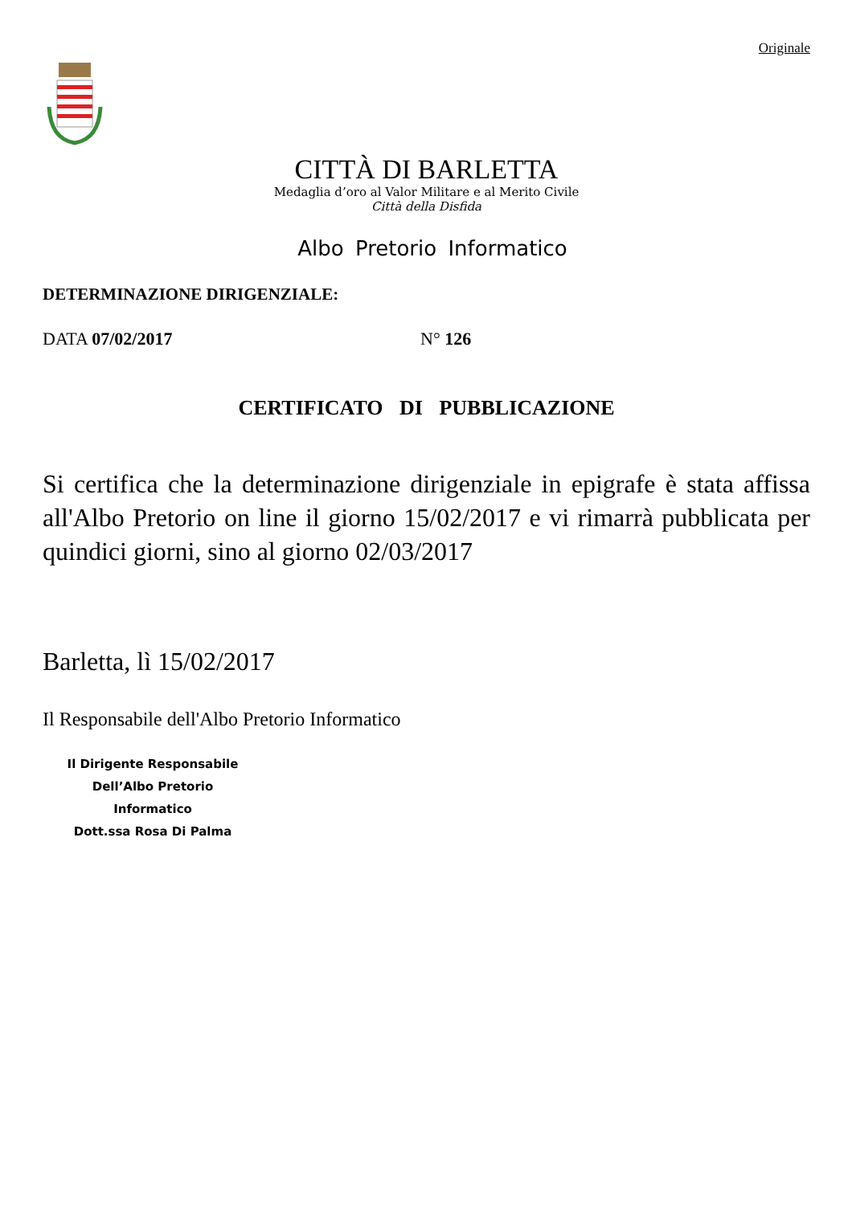Originale
CITTÀ DI BARLETTA
Medaglia d’oro al Valor Militare e al Merito Civile
Città della Disfida
Albo Pretorio Informatico
DETERMINAZIONE DIRIGENZIALE:
DATA 07/02/2017 N° 126
CERTIFICATO DI PUBBLICAZIONE
Si certifica che la determinazione dirigenziale in epigrafe è stata affissa all'Albo Pretorio on line il giorno 15/02/2017 e vi rimarrà pubblicata per quindici giorni, sino al giorno 02/03/2017
Barletta, lì 15/02/2017
Il Responsabile dell'Albo Pretorio Informatico
Il Dirigente Responsabile
Dell’Albo Pretorio Informatico
Dott.ssa Rosa Di Palma